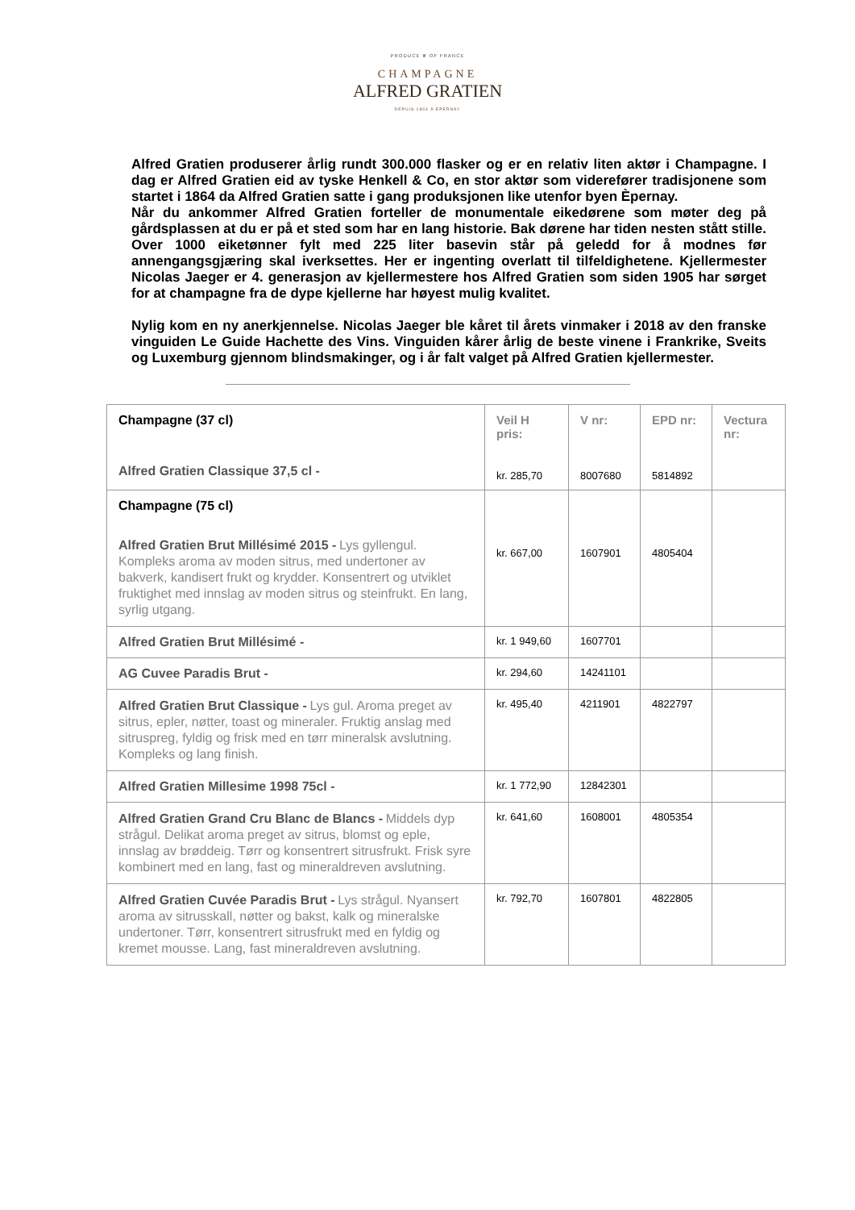PRODUCE ❦ OF FRANCE
CHAMPAGNE
ALFRED GRATIEN
DEPUIS 1864 À ÉPERNAY
Alfred Gratien produserer årlig rundt 300.000 flasker og er en relativ liten aktør i Champagne. I dag er Alfred Gratien eid av tyske Henkell & Co, en stor aktør som viderefører tradisjonene som startet i 1864 da Alfred Gratien satte i gang produksjonen like utenfor byen Èpernay.
Når du ankommer Alfred Gratien forteller de monumentale eikedørene som møter deg på gårdsplassen at du er på et sted som har en lang historie. Bak dørene har tiden nesten stått stille. Over 1000 eiketønner fylt med 225 liter basevin står på geledd for å modnes før annengangsgjæring skal iverksettes. Her er ingenting overlatt til tilfeldighetene. Kjellermester Nicolas Jaeger er 4. generasjon av kjellermestere hos Alfred Gratien som siden 1905 har sørget for at champagne fra de dype kjellerne har høyest mulig kvalitet.
Nylig kom en ny anerkjennelse. Nicolas Jaeger ble kåret til årets vinmaker i 2018 av den franske vinguiden Le Guide Hachette des Vins. Vinguiden kårer årlig de beste vinene i Frankrike, Sveits og Luxemburg gjennom blindsmakinger, og i år falt valget på Alfred Gratien kjellermester.
| Champagne (37 cl) Alfred Gratien Classique 37,5 cl - | Veil H pris: kr. 285,70 | V nr: 8007680 | EPD nr: 5814892 | Vectura nr: |
| Champagne (75 cl) Alfred Gratien Brut Millésimé 2015 - Lys gyllengul. Kompleks aroma av moden sitrus, med undertoner av bakverk, kandisert frukt og krydder. Konsentrert og utviklet fruktighet med innslag av moden sitrus og steinfrukt. En lang, syrlig utgang. | kr. 667,00 | 1607901 | 4805404 | |
| Alfred Gratien Brut Millésimé - | kr. 1 949,60 | 1607701 | | |
| AG Cuvee Paradis Brut - | kr. 294,60 | 14241101 | | |
| Alfred Gratien Brut Classique - Lys gul. Aroma preget av sitrus, epler, nøtter, toast og mineraler. Fruktig anslag med sitruspreg, fyldig og frisk med en tørr mineralsk avslutning. Kompleks og lang finish. | kr. 495,40 | 4211901 | 4822797 | |
| Alfred Gratien Millesime 1998 75cl - | kr. 1 772,90 | 12842301 | | |
| Alfred Gratien Grand Cru Blanc de Blancs - Middels dyp strågul. Delikat aroma preget av sitrus, blomst og eple, innslag av brøddeig. Tørr og konsentrert sitrusfrukt. Frisk syre kombinert med en lang, fast og mineraldreven avslutning. | kr. 641,60 | 1608001 | 4805354 | |
| Alfred Gratien Cuvée Paradis Brut - Lys strågul. Nyansert aroma av sitrusskall, nøtter og bakst, kalk og mineralske undertoner. Tørr, konsentrert sitrusfrukt med en fyldig og kremet mousse. Lang, fast mineraldreven avslutning. | kr. 792,70 | 1607801 | 4822805 | |